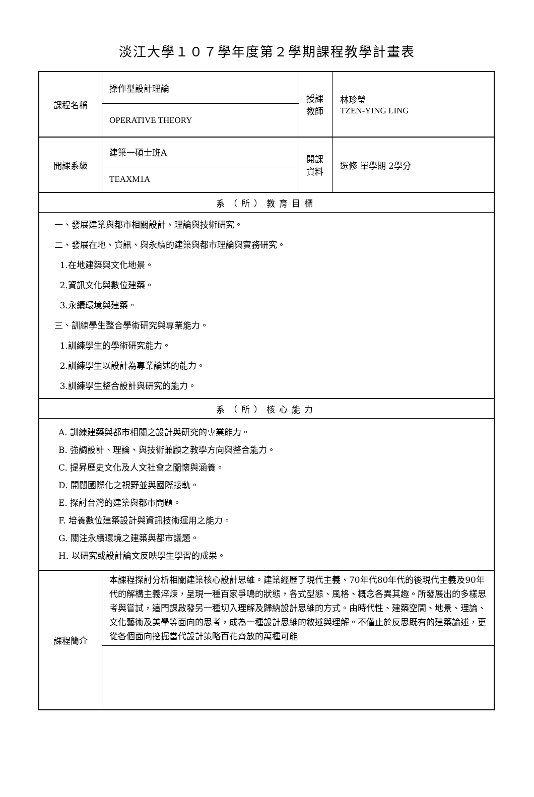淡江大學１０７學年度第２學期課程教學計畫表
| 課程名稱 | 操作型設計理論 | 授課 教師 | 林珍瑩 TZEN-YING LING |
| | OPERATIVE THEORY | | |
| 開課系級 | 建築一碩士班A | 開課 資料 | 選修 單學期 2學分 |
| | TEAXM1A | | |
| 系（所）教育目標 | | | |
| 一、發展建築與都市相關設計、理論與技術研究。 二、發展在地、資訊、與永續的建築與都市理論與實務研究。 1.在地建築與文化地景。 2.資訊文化與數位建築。 3.永續環境與建築。 三、訓練學生整合學術研究與專業能力。 1.訓練學生的學術研究能力。 2.訓練學生以設計為專業論述的能力。 3.訓練學生整合設計與研究的能力。 | | | |
| 系（所）核心能力 | | | |
| A. 訓練建築與都市相關之設計與研究的專業能力。 B. 強調設計、理論、與技術兼顧之教學方向與整合能力。 C. 提昇歷史文化及人文社會之關懷與涵養。 D. 開闊國際化之視野並與國際接軌。 E. 探討台灣的建築與都市問題。 F. 培養數位建築設計與資訊技術運用之能力。 G. 關注永續環境之建築與都市議題。 H. 以研究或設計論文反映學生學習的成果。 | | | |
| 課程簡介 | 本課程探討分析相關建築核心設計思維。建築經歷了現代主義、70年代80年代的後現代主義及90年代的解構主義淬煉，呈現一種百家爭鳴的狀態，各式型態、風格、概念各異其趣。所發展出的多樣思考與嘗試，這門課啟發另一種切入理解及歸納設計思維的方式。由時代性、建築空間、地景、理論、文化藝術及美學等面向的思考，成為一種設計思維的敘述與理解。不僅止於反思既有的建築論述，更從各個面向挖掘當代設計策略百花齊放的萬種可能 | | |